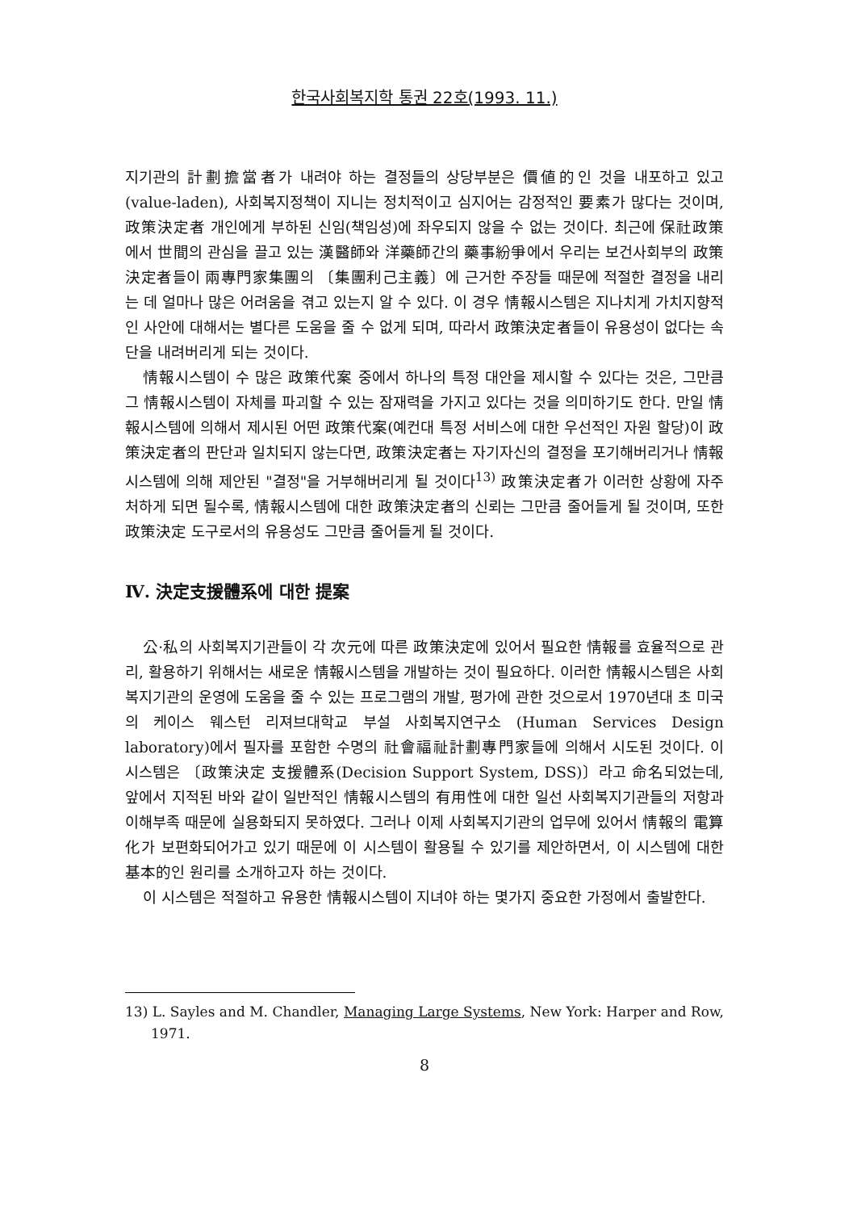한국사회복지학 통권 22호(1993. 11.)
지기관의 計劃擔當者가 내려야 하는 결정들의 상당부분은 價値的인 것을 내포하고 있고(value-laden), 사회복지정책이 지니는 정치적이고 심지어는 감정적인 要素가 많다는 것이며, 政策決定者 개인에게 부하된 신임(책임성)에 좌우되지 않을 수 없는 것이다. 최근에 保社政策에서 世間의 관심을 끌고 있는 漢醫師와 洋藥師간의 藥事紛爭에서 우리는 보건사회부의 政策決定者들이 兩專門家集團의 〔集團利己主義〕에 근거한 주장들 때문에 적절한 결정을 내리는 데 얼마나 많은 어려움을 겪고 있는지 알 수 있다. 이 경우 情報시스템은 지나치게 가치지향적인 사안에 대해서는 별다른 도움을 줄 수 없게 되며, 따라서 政策決定者들이 유용성이 없다는 속단을 내려버리게 되는 것이다.
情報시스템이 수 많은 政策代案 중에서 하나의 특정 대안을 제시할 수 있다는 것은, 그만큼 그 情報시스템이 자체를 파괴할 수 있는 잠재력을 가지고 있다는 것을 의미하기도 한다. 만일 情報시스템에 의해서 제시된 어떤 政策代案(예컨대 특정 서비스에 대한 우선적인 자원 할당)이 政策決定者의 판단과 일치되지 않는다면, 政策決定者는 자기자신의 결정을 포기해버리거나 情報시스템에 의해 제안된 "결정"을 거부해버리게 될 것이다<sup>13)</sup> 政策決定者가 이러한 상황에 자주 처하게 되면 될수록, 情報시스템에 대한 政策決定者의 신뢰는 그만큼 줄어들게 될 것이며, 또한 政策決定 도구로서의 유용성도 그만큼 줄어들게 될 것이다.
Ⅳ. 決定支援體系에 대한 提案
公·私의 사회복지기관들이 각 次元에 따른 政策決定에 있어서 필요한 情報를 효율적으로 관리, 활용하기 위해서는 새로운 情報시스템을 개발하는 것이 필요하다. 이러한 情報시스템은 사회복지기관의 운영에 도움을 줄 수 있는 프로그램의 개발, 평가에 관한 것으로서 1970년대 초 미국의 케이스 웨스턴 리져브대학교 부설 사회복지연구소 (Human Services Design laboratory)에서 필자를 포함한 수명의 社會福祉計劃專門家들에 의해서 시도된 것이다. 이 시스템은 〔政策決定 支援體系(Decision Support System, DSS)〕라고 命名되었는데, 앞에서 지적된 바와 같이 일반적인 情報시스템의 有用性에 대한 일선 사회복지기관들의 저항과 이해부족 때문에 실용화되지 못하였다. 그러나 이제 사회복지기관의 업무에 있어서 情報의 電算化가 보편화되어가고 있기 때문에 이 시스템이 활용될 수 있기를 제안하면서, 이 시스템에 대한 基本的인 원리를 소개하고자 하는 것이다.
이 시스템은 적절하고 유용한 情報시스템이 지녀야 하는 몇가지 중요한 가정에서 출발한다.
13) L. Sayles and M. Chandler, Managing Large Systems, New York: Harper and Row, 1971.
8